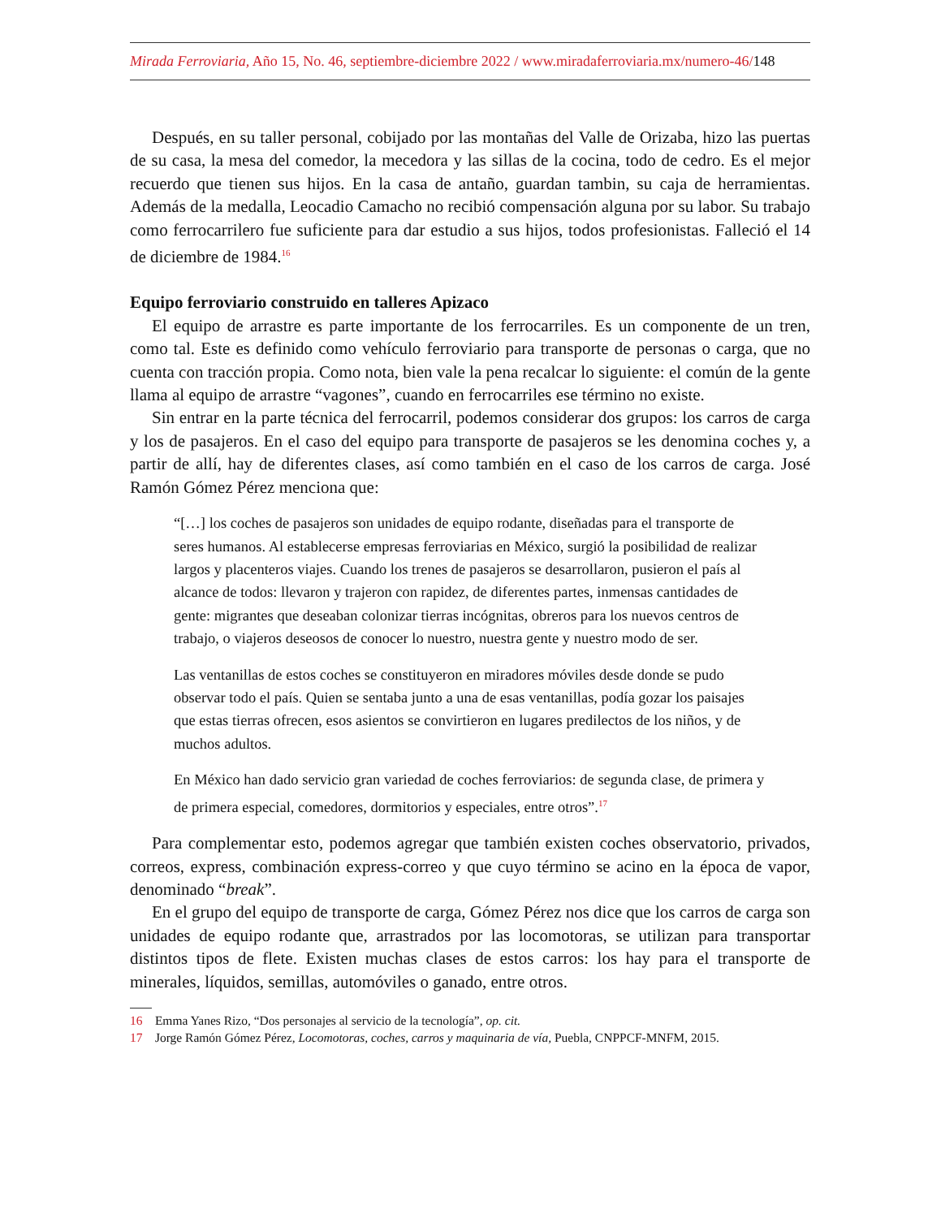Mirada Ferroviaria, Año 15, No. 46, septiembre-diciembre 2022 / www.miradaferroviaria.mx/numero-46/148
Después, en su taller personal, cobijado por las montañas del Valle de Orizaba, hizo las puertas de su casa, la mesa del comedor, la mecedora y las sillas de la cocina, todo de cedro. Es el mejor recuerdo que tienen sus hijos. En la casa de antaño, guardan tambin, su caja de herramientas. Además de la medalla, Leocadio Camacho no recibió compensación alguna por su labor. Su trabajo como ferrocarrilero fue suficiente para dar estudio a sus hijos, todos profesionistas. Falleció el 14 de diciembre de 1984.<sup>16</sup>
Equipo ferroviario construido en talleres Apizaco
El equipo de arrastre es parte importante de los ferrocarriles. Es un componente de un tren, como tal. Este es definido como vehículo ferroviario para transporte de personas o carga, que no cuenta con tracción propia. Como nota, bien vale la pena recalcar lo siguiente: el común de la gente llama al equipo de arrastre “vagones”, cuando en ferrocarriles ese término no existe.
Sin entrar en la parte técnica del ferrocarril, podemos considerar dos grupos: los carros de carga y los de pasajeros. En el caso del equipo para transporte de pasajeros se les denomina coches y, a partir de allí, hay de diferentes clases, así como también en el caso de los carros de carga. José Ramón Gómez Pérez menciona que:
“[…] los coches de pasajeros son unidades de equipo rodante, diseñadas para el transporte de seres humanos. Al establecerse empresas ferroviarias en México, surgió la posibilidad de realizar largos y placenteros viajes. Cuando los trenes de pasajeros se desarrollaron, pusieron el país al alcance de todos: llevaron y trajeron con rapidez, de diferentes partes, inmensas cantidades de gente: migrantes que deseaban colonizar tierras incógnitas, obreros para los nuevos centros de trabajo, o viajeros deseosos de conocer lo nuestro, nuestra gente y nuestro modo de ser.
Las ventanillas de estos coches se constituyeron en miradores móviles desde donde se pudo observar todo el país. Quien se sentaba junto a una de esas ventanillas, podía gozar los paisajes que estas tierras ofrecen, esos asientos se convirtieron en lugares predilectos de los niños, y de muchos adultos.
En México han dado servicio gran variedad de coches ferroviarios: de segunda clase, de primera y de primera especial, comedores, dormitorios y especiales, entre otros”.<sup>17</sup>
Para complementar esto, podemos agregar que también existen coches observatorio, privados, correos, express, combinación express-correo y que cuyo término se acino en la época de vapor, denominado “break”.
En el grupo del equipo de transporte de carga, Gómez Pérez nos dice que los carros de carga son unidades de equipo rodante que, arrastrados por las locomotoras, se utilizan para transportar distintos tipos de flete. Existen muchas clases de estos carros: los hay para el transporte de minerales, líquidos, semillas, automóviles o ganado, entre otros.
16 Emma Yanes Rizo, “Dos personajes al servicio de la tecnología”, op. cit.
17 Jorge Ramón Gómez Pérez, Locomotoras, coches, carros y maquinaria de vía, Puebla, CNPPCF-MNFM, 2015.